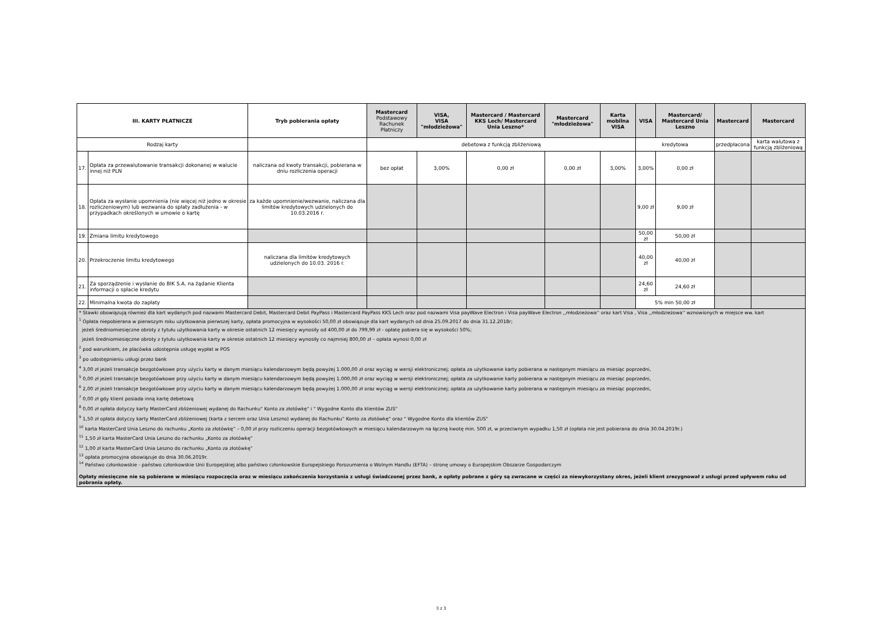| III. KARTY PŁATNICZE | | Tryb pobierania opłaty | Mastercard Podstawowy Rachunek Płatniczy | VISA, VISA "młodzieżowa" | Mastercard / Mastercard KKS Lech/ Mastercard Unia Leszno* | Mastercard "młodzieżowa" | Karta mobilna VISA | VISA | Mastercard/ Mastercard Unia Leszno | Mastercard | Mastercard |
| --- | --- | --- | --- | --- | --- | --- | --- | --- | --- | --- | --- |
| Rodzaj karty | | | debetowa z funkcją zbliżeniową | | | | | kredytowa | | przedpłacona | karta walutowa z funkcją zbliżeniową |
| 17. | Opłata za przewalutowanie transakcji dokonanej w walucie innej niż PLN | naliczana od kwoty transakcji, pobierana w dniu rozliczenia operacji | bez opłat | 3,00% | 0,00 zł | 0,00 zł | 3,00% | 3,00% | 0,00 zł | | |
| 18. | Opłata za wysłanie upomnienia (nie więcej niż jedno w okresie rozliczeniowym) lub wezwania do spłaty zadłużenia - w przypadkach określonych w umowie o kartę | za każde upomnienie/wezwanie, naliczana dla limitów kredytowych udzielonych do 10.03.2016 r. | | | | | | 9,00 zł | 9,00 zł | | |
| 19. | Zmiana limitu kredytowego | | | | | | | 50,00 zł | 50,00 zł | | |
| 20. | Przekroczenie limitu kredytowego | naliczana dla limitów kredytowych udzielonych do 10.03. 2016 r. | | | | | | 40,00 zł | 40,00 zł | | |
| 21. | Za sporządzenie i wysłanie do BIK S.A. na żądanie Klienta informacji o spłacie kredytu | | | | | | | 24,60 zł | 24,60 zł | | |
| 22. | Minimalna kwota do zapłaty | | | | | | | 5% min 50,00 zł | | | |
| * Stawki obowiązują również dla kart wydanych pod nazwami Mastercard Debit, Mastercard Debit PayPass i Mastercard PayPass KKS Lech oraz pod nazwami Visa payWave Electron i Visa payWave Electron ,,młodzieżowa'' oraz kart Visa , Visa ,,młodzieżowa'' wznowionych w miejsce ww. kart <sup>1</sup> Opłata niepobierana w pierwszym roku użytkowania pierwszej karty, opłata promocyjna w wysokości 50,00 zł obowiązuje dla kart wydanych od dnia 25.09.2017 do dnia 31.12.2018r; jeżeli średniomiesięczne obroty z tytułu użytkowania karty w okresie ostatnich 12 miesięcy wynosiły od 400,00 zł do 799,99 zł - opłatę pobiera się w wysokości 50%; jeżeli średniomiesięczne obroty z tytułu użytkowania karty w okresie ostatnich 12 miesięcy wynosiły co najmniej 800,00 zł – opłata wynosi 0,00 zł <sup>2</sup> pod warunkiem, że placówka udostępnia usługę wypłat w POS <sup>3</sup> po udostępnieniu usługi przez bank <sup>4</sup> 3,00 zł jeżeli transakcje bezgotówkowe przy użyciu karty w danym miesiącu kalendarzowym będą powyżej 1.000,00 zł oraz wyciąg w wersji elektronicznej; opłata za użytkowanie karty pobierana w następnym miesiącu za miesiąc poprzedni, <sup>5</sup> 0,00 zł jeżeli transakcje bezgotówkowe przy użyciu karty w danym miesiącu kalendarzowym będą powyżej 1.000,00 zł oraz wyciąg w wersji elektronicznej; opłata za użytkowanie karty pobierana w następnym miesiącu za miesiąc poprzedni, <sup>6</sup> 2,00 zł jeżeli transakcje bezgotówkowe przy użyciu karty w danym miesiącu kalendarzowym będą powyżej 1.000,00 zł oraz wyciąg w wersji elektronicznej; opłata za użytkowanie karty pobierana w następnym miesiącu za miesiąc poprzedni, <sup>7</sup> 0,00 zł gdy klient posiada inną kartę debetową <sup>8</sup> 0,00 zł opłata dotyczy karty MasterCard zbliżeniowej wydanej do Rachunku" Konto za złotówkę" i " Wygodne Konto dla klientów ZUS" <sup>9</sup> 1,50 zł opłata dotyczy karty MasterCard zbliżeniowej (karta z sercem oraz Unia Leszno) wydanej do Rachunku" Konto za złotówkę" oraz " Wygodne Konto dla klientów ZUS" <sup>10</sup> karta MasterCard Unia Leszno do rachunku „Konto za złotówkę” – 0,00 zł przy rozliczeniu operacji bezgotówkowych w miesiącu kalendarzowym na łączną kwotę min. 500 zł, w przeciwnym wypadku 1,50 zł (opłata nie jest pobierana do dnia 30.04.2019r.) <sup>11</sup> 1,50 zł karta MasterCard Unia Leszno do rachunku „Konto za złotówkę” <sup>12</sup> 1,00 zł karta MasterCard Unia Leszno do rachunku „Konto za złotówkę” <sup>13</sup> opłata promocyjna obowiązuje do dnia 30.06.2019r. <sup>14</sup> Państwo członkowskie - państwo członkowskie Unii Europejskiej albo państwo członkowskie Europejskiego Porozumienia o Wolnym Handlu (EFTA) – stronę umowy o Europejskim Obszarze Gospodarczym Opłaty miesięczne nie są pobierane w miesiącu rozpoczęcia oraz w miesiącu zakończenia korzystania z usługi świadczonej przez bank, a opłaty pobrane z góry są zwracane w części za niewykorzystany okres, jeżeli klient zrezygnował z usługi przed upływem roku od pobrania opłaty. | | | | | | | | | | | |
3 z 3